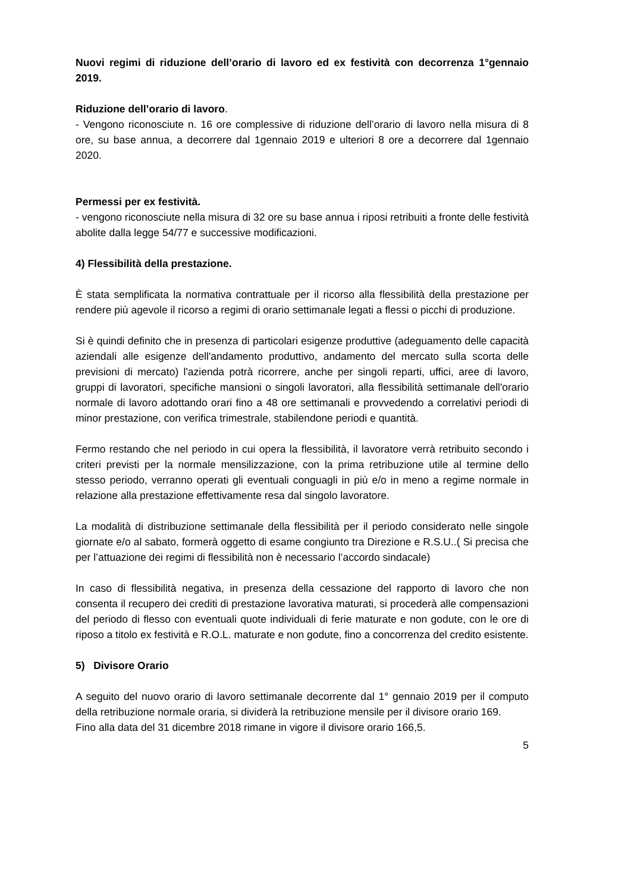Nuovi regimi di riduzione dell’orario di lavoro ed ex festività con decorrenza 1°gennaio 2019.
Riduzione dell’orario di lavoro.
- Vengono riconosciute n. 16 ore complessive di riduzione dell’orario di lavoro nella misura di 8 ore, su base annua, a decorrere dal 1gennaio 2019 e ulteriori 8 ore a decorrere dal 1gennaio 2020.
Permessi per ex festività.
- vengono riconosciute nella misura di 32 ore su base annua i riposi retribuiti a fronte delle festività abolite dalla legge 54/77 e successive modificazioni.
4) Flessibilità della prestazione.
È stata semplificata la normativa contrattuale per il ricorso alla flessibilità della prestazione per rendere più agevole il ricorso a regimi di orario settimanale legati a flessi o picchi di produzione.
Si è quindi definito che in presenza di particolari esigenze produttive (adeguamento delle capacità aziendali alle esigenze dell'andamento produttivo, andamento del mercato sulla scorta delle previsioni di mercato) l'azienda potrà ricorrere, anche per singoli reparti, uffici, aree di lavoro, gruppi di lavoratori, specifiche mansioni o singoli lavoratori, alla flessibilità settimanale dell'orario normale di lavoro adottando orari fino a 48 ore settimanali e provvedendo a correlativi periodi di minor prestazione, con verifica trimestrale, stabilendone periodi e quantità.
Fermo restando che nel periodo in cui opera la flessibilità, il lavoratore verrà retribuito secondo i criteri previsti per la normale mensilizzazione, con la prima retribuzione utile al termine dello stesso periodo, verranno operati gli eventuali conguagli in più e/o in meno a regime normale in relazione alla prestazione effettivamente resa dal singolo lavoratore.
La modalità di distribuzione settimanale della flessibilità per il periodo considerato nelle singole giornate e/o al sabato, formerà oggetto di esame congiunto tra Direzione e R.S.U..( Si precisa che per l’attuazione dei regimi di flessibilità non è necessario l’accordo sindacale)
In caso di flessibilità negativa, in presenza della cessazione del rapporto di lavoro che non consenta il recupero dei crediti di prestazione lavorativa maturati, si procederà alle compensazioni del periodo di flesso con eventuali quote individuali di ferie maturate e non godute, con le ore di riposo a titolo ex festività e R.O.L. maturate e non godute, fino a concorrenza del credito esistente.
5) Divisore Orario
A seguito del nuovo orario di lavoro settimanale decorrente dal 1° gennaio 2019 per il computo della retribuzione normale oraria, si dividerà la retribuzione mensile per il divisore orario 169.
Fino alla data del 31 dicembre 2018 rimane in vigore il divisore orario 166,5.
5